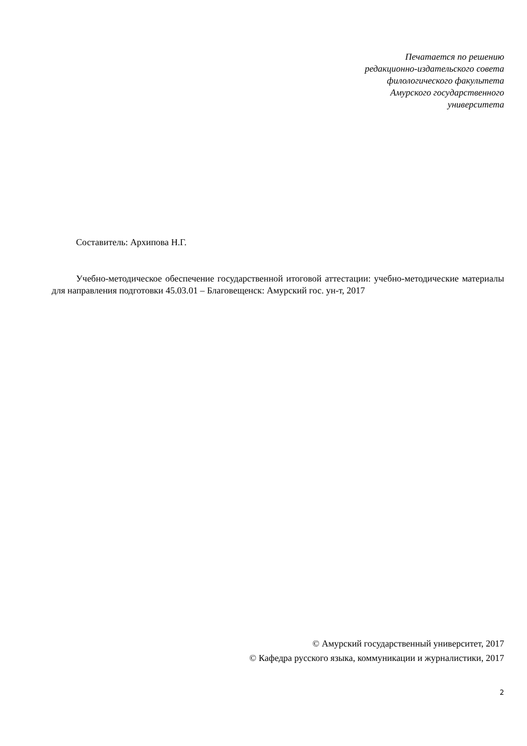Печатается по решению
редакционно-издательского совета
филологического факультета
Амурского государственного
университета
Составитель: Архипова Н.Г.
Учебно-методическое обеспечение государственной итоговой аттестации: учебно-методические материалы для направления подготовки 45.03.01 – Благовещенск: Амурский гос. ун-т, 2017
© Амурский государственный университет, 2017
© Кафедра русского языка, коммуникации и журналистики, 2017
2